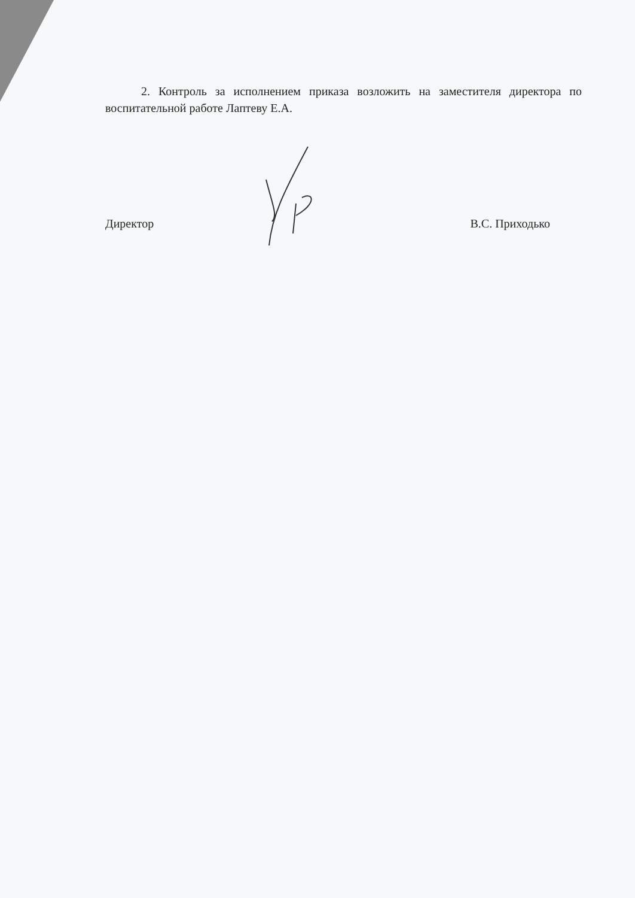2. Контроль за исполнением приказа возложить на заместителя директора по воспитательной работе Лаптеву Е.А.
Директор В.С. Приходько